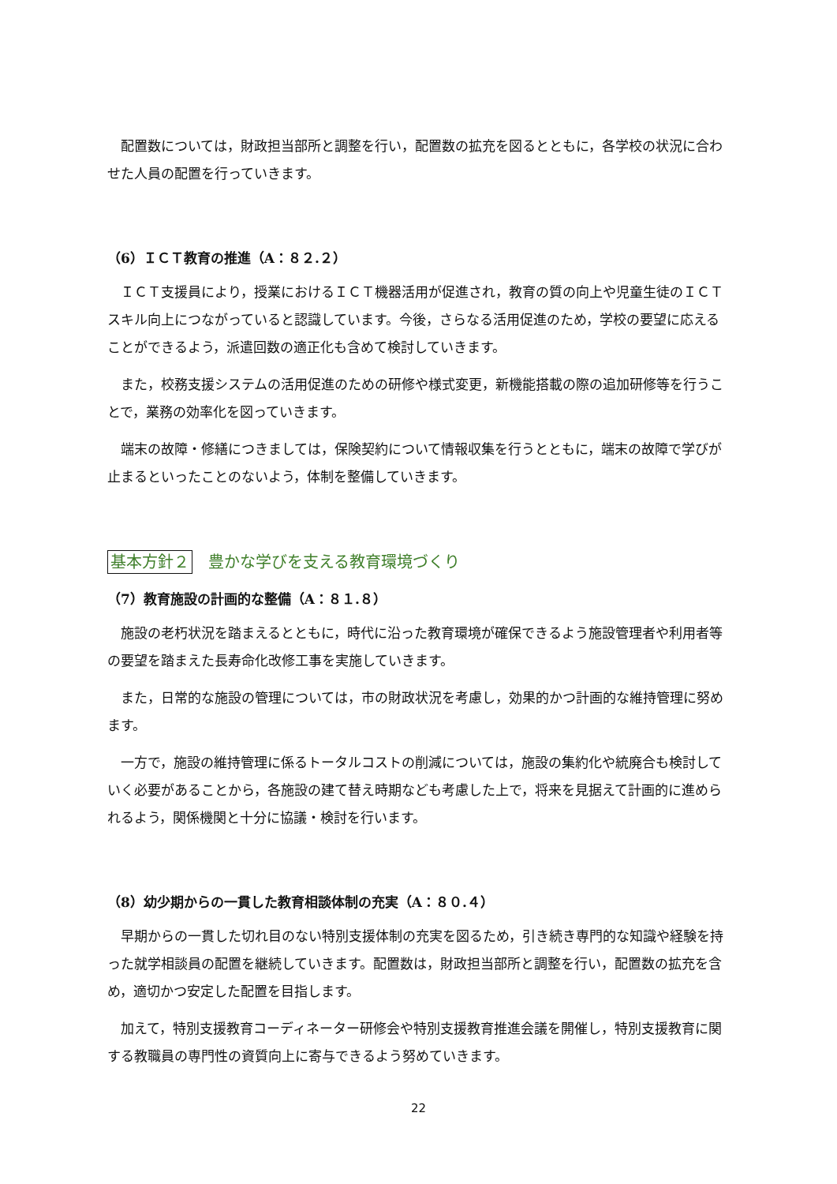配置数については，財政担当部所と調整を行い，配置数の拡充を図るとともに，各学校の状況に合わせた人員の配置を行っていきます。
（6）ＩＣＴ教育の推進（A：８２.２）
ＩＣＴ支援員により，授業におけるＩＣＴ機器活用が促進され，教育の質の向上や児童生徒のＩＣＴスキル向上につながっていると認識しています。今後，さらなる活用促進のため，学校の要望に応えることができるよう，派遣回数の適正化も含めて検討していきます。
また，校務支援システムの活用促進のための研修や様式変更，新機能搭載の際の追加研修等を行うことで，業務の効率化を図っていきます。
端末の故障・修繕につきましては，保険契約について情報収集を行うとともに，端末の故障で学びが止まるといったことのないよう，体制を整備していきます。
基本方針２ 豊かな学びを支える教育環境づくり
（7）教育施設の計画的な整備（A：８１.８）
施設の老朽状況を踏まえるとともに，時代に沿った教育環境が確保できるよう施設管理者や利用者等の要望を踏まえた長寿命化改修工事を実施していきます。
また，日常的な施設の管理については，市の財政状況を考慮し，効果的かつ計画的な維持管理に努めます。
一方で，施設の維持管理に係るトータルコストの削減については，施設の集約化や統廃合も検討していく必要があることから，各施設の建て替え時期なども考慮した上で，将来を見据えて計画的に進められるよう，関係機関と十分に協議・検討を行います。
（8）幼少期からの一貫した教育相談体制の充実（A：８０.４）
早期からの一貫した切れ目のない特別支援体制の充実を図るため，引き続き専門的な知識や経験を持った就学相談員の配置を継続していきます。配置数は，財政担当部所と調整を行い，配置数の拡充を含め，適切かつ安定した配置を目指します。
加えて，特別支援教育コーディネーター研修会や特別支援教育推進会議を開催し，特別支援教育に関する教職員の専門性の資質向上に寄与できるよう努めていきます。
22